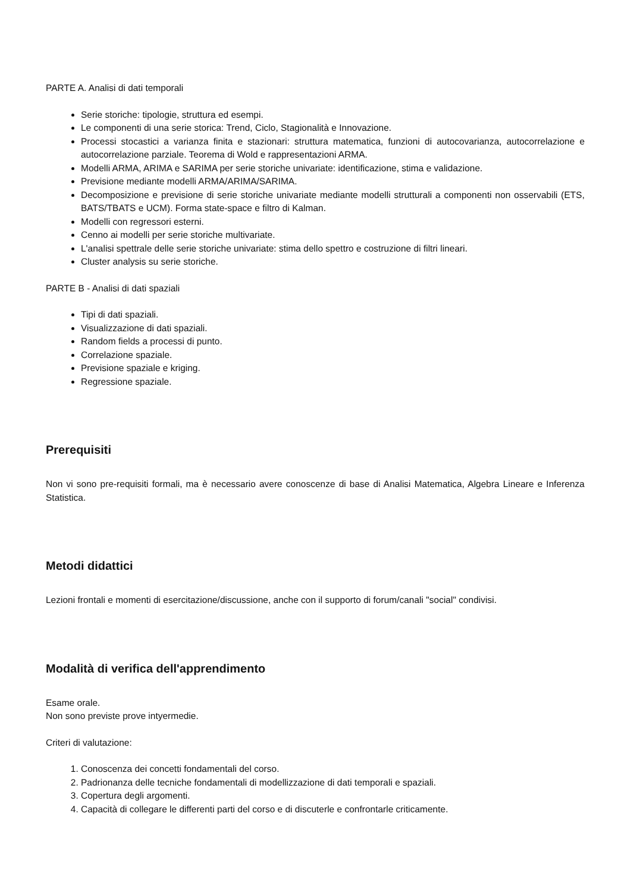PARTE A. Analisi di dati temporali
Serie storiche: tipologie, struttura ed esempi.
Le componenti di una serie storica: Trend, Ciclo, Stagionalità e Innovazione.
Processi stocastici a varianza finita e stazionari: struttura matematica, funzioni di autocovarianza, autocorrelazione e autocorrelazione parziale. Teorema di Wold e rappresentazioni ARMA.
Modelli ARMA, ARIMA e SARIMA per serie storiche univariate: identificazione, stima e validazione.
Previsione mediante modelli ARMA/ARIMA/SARIMA.
Decomposizione e previsione di serie storiche univariate mediante modelli strutturali a componenti non osservabili (ETS, BATS/TBATS e UCM). Forma state-space e filtro di Kalman.
Modelli con regressori esterni.
Cenno ai modelli per serie storiche multivariate.
L'analisi spettrale delle serie storiche univariate: stima dello spettro e costruzione di filtri lineari.
Cluster analysis su serie storiche.
PARTE B - Analisi di dati spaziali
Tipi di dati spaziali.
Visualizzazione di dati spaziali.
Random fields a processi di punto.
Correlazione spaziale.
Previsione spaziale e kriging.
Regressione spaziale.
Prerequisiti
Non vi sono pre-requisiti formali, ma è necessario avere conoscenze di base di Analisi Matematica, Algebra Lineare e Inferenza Statistica.
Metodi didattici
Lezioni frontali e momenti di esercitazione/discussione, anche con il supporto di forum/canali "social" condivisi.
Modalità di verifica dell'apprendimento
Esame orale.
Non sono previste prove intyermedie.
Criteri di valutazione:
1. Conoscenza dei concetti fondamentali del corso.
2. Padrionanza delle tecniche fondamentali di modellizzazione di dati temporali e spaziali.
3. Copertura degli argomenti.
4. Capacità di collegare le differenti parti del corso e di discuterle e confrontarle criticamente.